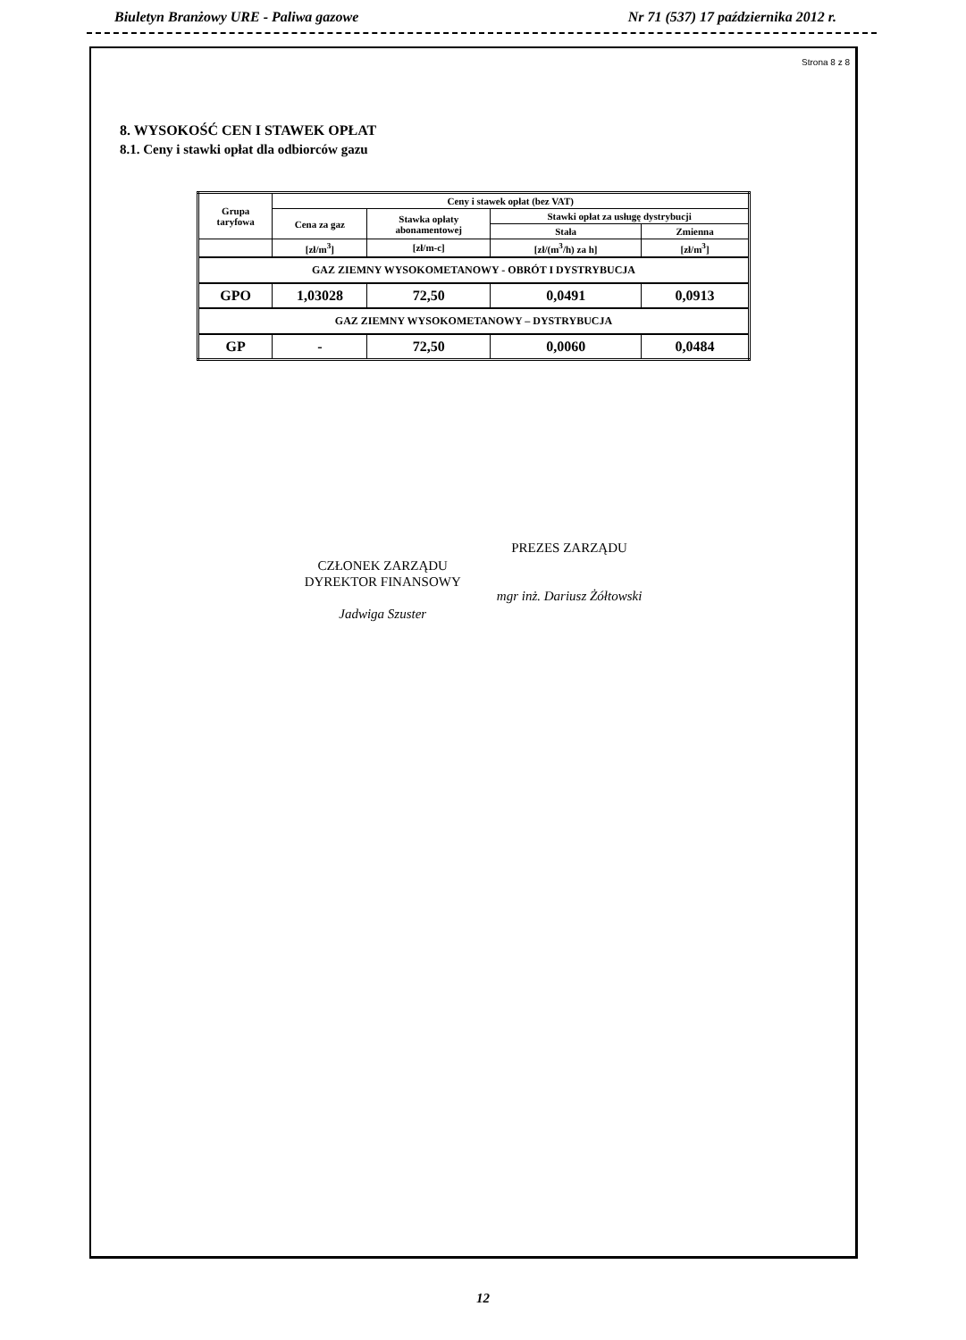Biuletyn Branżowy URE - Paliwa gazowe Nr 71 (537) 17 października 2012 r.
Strona 8 z 8
8. WYSOKOŚĆ CEN I STAWEK OPŁAT
8.1. Ceny i stawki opłat dla odbiorców gazu
| Grupa taryfowa | Ceny i stawek opłat (bez VAT) | | | |
| --- | --- | --- | --- | --- |
| | Cena za gaz | Stawka opłaty abonamentowej | Stawki opłat za usługę dystrybucji | |
| | | | Stała | Zmienna |
| | [zł/m<sup>3</sup>] | [zł/m-c] | [zł/(m<sup>3</sup>/h) za h] | [zł/m<sup>3</sup>] |
| GAZ ZIEMNY WYSOKOMETANOWY - OBRÓT I DYSTRYBUCJA | | | | |
| GPO | 1,03028 | 72,50 | 0,0491 | 0,0913 |
| GAZ ZIEMNY WYSOKOMETANOWY – DYSTRYBUCJA | | | | |
| GP | - | 72,50 | 0,0060 | 0,0484 |
CZŁONEK ZARZĄDU
DYREKTOR FINANSOWY
Jadwiga Szuster
PREZES ZARZĄDU
mgr inż. Dariusz Żółtowski
12